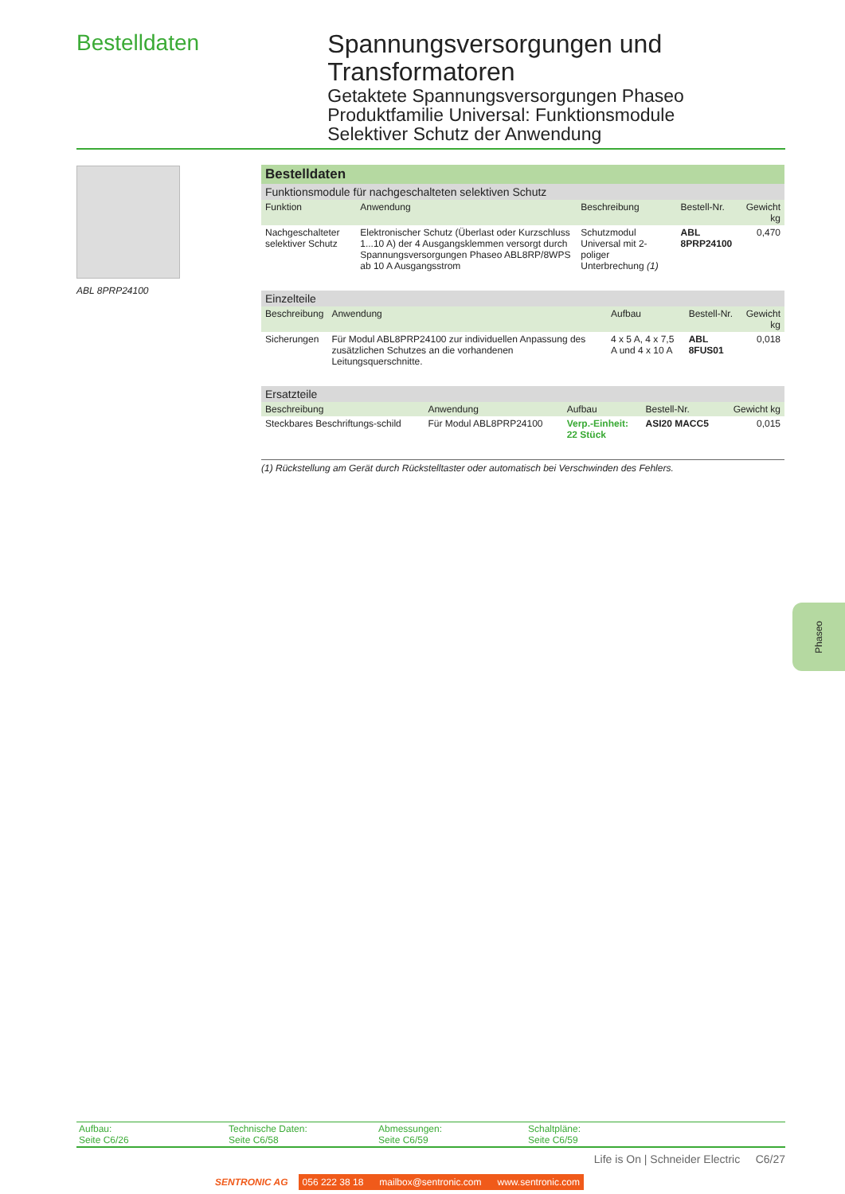Bestelldaten
Spannungsversorgungen und Transformatoren
Getaktete Spannungsversorgungen Phaseo
Produktfamilie Universal: Funktionsmodule
Selektiver Schutz der Anwendung
ABL 8PRP24100
| Bestelldaten | | | | |
| Funktionsmodule für nachgeschalteten selektiven Schutz | | | | |
| Funktion | Anwendung | Beschreibung | Bestell-Nr. | Gewicht kg |
| Nachgeschalteter selektiver Schutz | Elektronischer Schutz (Überlast oder Kurzschluss 1...10 A) der 4 Ausgangsklemmen versorgt durch Spannungsversorgungen Phaseo ABL8RP/8WPS ab 10 A Ausgangsstrom | Schutzmodul Universal mit 2-poliger Unterbrechung (1) | ABL 8PRP24100 | 0,470 |
| Einzelteile | | | | |
| Beschreibung | Anwendung | Aufbau | Bestell-Nr. | Gewicht kg |
| Sicherungen | Für Modul ABL8PRP24100 zur individuellen Anpassung des zusätzlichen Schutzes an die vorhandenen Leitungsquerschnitte. | 4 x 5 A, 4 x 7,5 A und 4 x 10 A | ABL 8FUS01 | 0,018 |
| Ersatzteile | | | | |
| Beschreibung | Anwendung | Aufbau | Bestell-Nr. | Gewicht kg |
| Steckbares Beschriftungs-schild | Für Modul ABL8PRP24100 | Verp.-Einheit: 22 Stück | ASI20 MACC5 | 0,015 |
(1) Rückstellung am Gerät durch Rückstelltaster oder automatisch bei Verschwinden des Fehlers.
Phaseo
Aufbau:
Seite C6/26
Technische Daten:
Seite C6/58
Abmessungen:
Seite C6/59
Schaltpläne:
Seite C6/59
Life is On | Schneider Electric C6/27
SENTRONIC AG 056 222 38 18 mailbox@sentronic.com www.sentronic.com